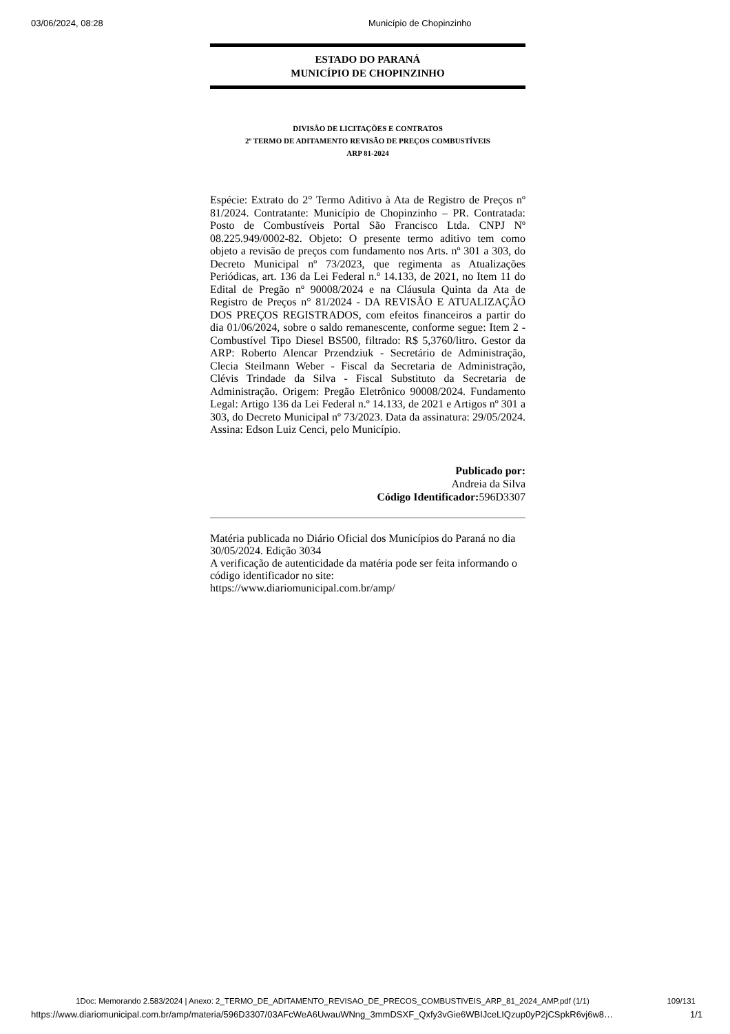03/06/2024, 08:28 Município de Chopinzinho
ESTADO DO PARANÁ
MUNICÍPIO DE CHOPINZINHO
DIVISÃO DE LICITAÇÕES E CONTRATOS
2º TERMO DE ADITAMENTO REVISÃO DE PREÇOS COMBUSTÍVEIS
ARP 81-2024
Espécie: Extrato do 2° Termo Aditivo à Ata de Registro de Preços nº 81/2024. Contratante: Município de Chopinzinho – PR. Contratada: Posto de Combustíveis Portal São Francisco Ltda. CNPJ Nº 08.225.949/0002-82. Objeto: O presente termo aditivo tem como objeto a revisão de preços com fundamento nos Arts. nº 301 a 303, do Decreto Municipal nº 73/2023, que regimenta as Atualizações Periódicas, art. 136 da Lei Federal n.º 14.133, de 2021, no Item 11 do Edital de Pregão nº 90008/2024 e na Cláusula Quinta da Ata de Registro de Preços n° 81/2024 - DA REVISÃO E ATUALIZAÇÃO DOS PREÇOS REGISTRADOS, com efeitos financeiros a partir do dia 01/06/2024, sobre o saldo remanescente, conforme segue: Item 2 - Combustível Tipo Diesel BS500, filtrado: R$ 5,3760/litro. Gestor da ARP: Roberto Alencar Przendziuk - Secretário de Administração, Clecia Steilmann Weber - Fiscal da Secretaria de Administração, Clévis Trindade da Silva - Fiscal Substituto da Secretaria de Administração. Origem: Pregão Eletrônico 90008/2024. Fundamento Legal: Artigo 136 da Lei Federal n.º 14.133, de 2021 e Artigos nº 301 a 303, do Decreto Municipal nº 73/2023. Data da assinatura: 29/05/2024. Assina: Edson Luiz Cenci, pelo Município.
Publicado por:
Andreia da Silva
Código Identificador: 596D3307
Matéria publicada no Diário Oficial dos Municípios do Paraná no dia 30/05/2024. Edição 3034
A verificação de autenticidade da matéria pode ser feita informando o código identificador no site:
https://www.diariomunicipal.com.br/amp/
1Doc: Memorando 2.583/2024 | Anexo: 2_TERMO_DE_ADITAMENTO_REVISAO_DE_PRECOS_COMBUSTIVEIS_ARP_81_2024_AMP.pdf (1/1) 109/131
https://www.diariomunicipal.com.br/amp/materia/596D3307/03AFcWeA6UwauWNng_3mmDSXF_Qxfy3vGie6WBIJceLIQzup0yP2jCSpkR6vj6w8… 1/1